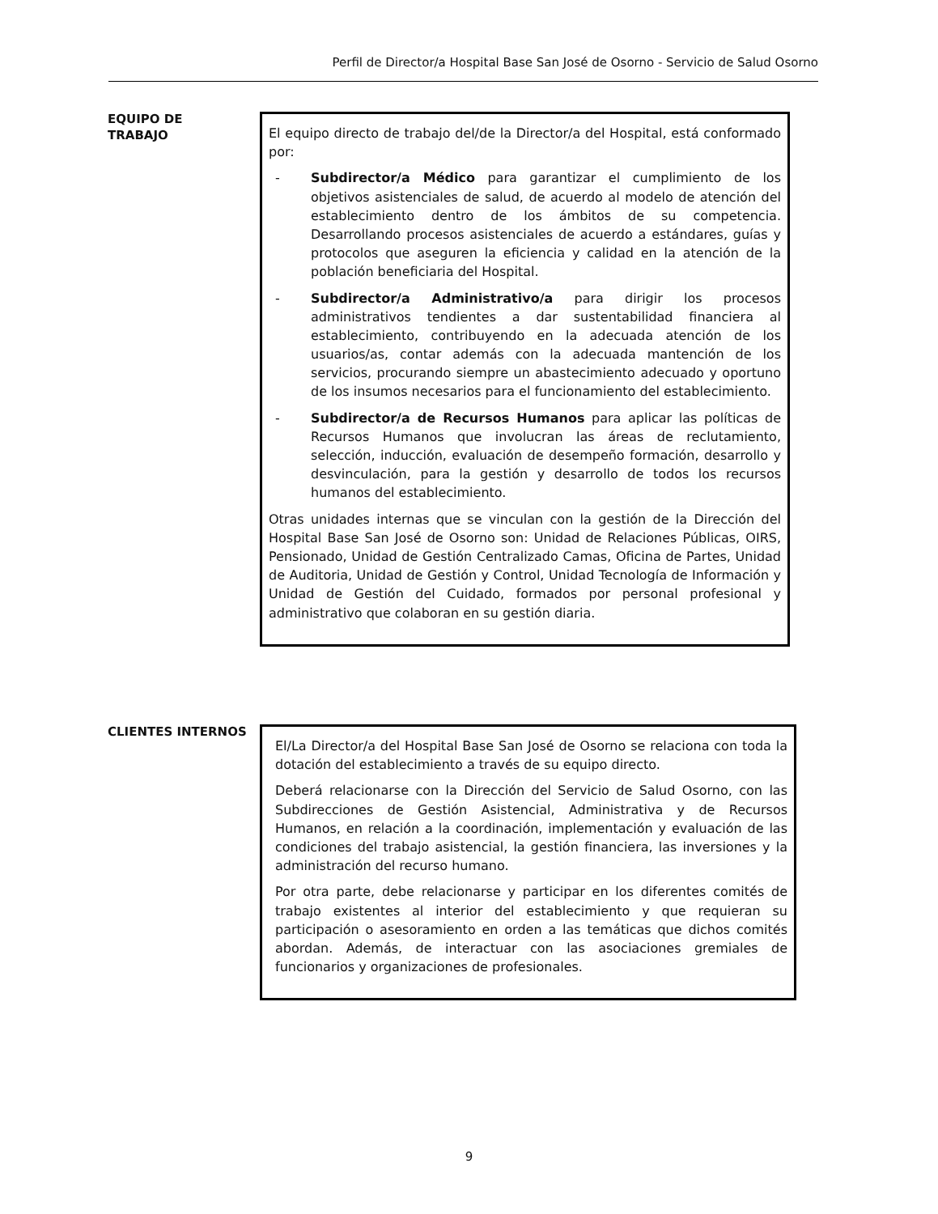Perfil de Director/a Hospital Base San José de Osorno - Servicio de Salud Osorno
EQUIPO DE
TRABAJO
El equipo directo de trabajo del/de la Director/a del Hospital, está conformado por:
- Subdirector/a Médico para garantizar el cumplimiento de los objetivos asistenciales de salud, de acuerdo al modelo de atención del establecimiento dentro de los ámbitos de su competencia. Desarrollando procesos asistenciales de acuerdo a estándares, guías y protocolos que aseguren la eficiencia y calidad en la atención de la población beneficiaria del Hospital.
- Subdirector/a Administrativo/a para dirigir los procesos administrativos tendientes a dar sustentabilidad financiera al establecimiento, contribuyendo en la adecuada atención de los usuarios/as, contar además con la adecuada mantención de los servicios, procurando siempre un abastecimiento adecuado y oportuno de los insumos necesarios para el funcionamiento del establecimiento.
- Subdirector/a de Recursos Humanos para aplicar las políticas de Recursos Humanos que involucran las áreas de reclutamiento, selección, inducción, evaluación de desempeño formación, desarrollo y desvinculación, para la gestión y desarrollo de todos los recursos humanos del establecimiento.
Otras unidades internas que se vinculan con la gestión de la Dirección del Hospital Base San José de Osorno son: Unidad de Relaciones Públicas, OIRS, Pensionado, Unidad de Gestión Centralizado Camas, Oficina de Partes, Unidad de Auditoria, Unidad de Gestión y Control, Unidad Tecnología de Información y Unidad de Gestión del Cuidado, formados por personal profesional y administrativo que colaboran en su gestión diaria.
CLIENTES INTERNOS
El/La Director/a del Hospital Base San José de Osorno se relaciona con toda la dotación del establecimiento a través de su equipo directo.
Deberá relacionarse con la Dirección del Servicio de Salud Osorno, con las Subdirecciones de Gestión Asistencial, Administrativa y de Recursos Humanos, en relación a la coordinación, implementación y evaluación de las condiciones del trabajo asistencial, la gestión financiera, las inversiones y la administración del recurso humano.
Por otra parte, debe relacionarse y participar en los diferentes comités de trabajo existentes al interior del establecimiento y que requieran su participación o asesoramiento en orden a las temáticas que dichos comités abordan. Además, de interactuar con las asociaciones gremiales de funcionarios y organizaciones de profesionales.
9